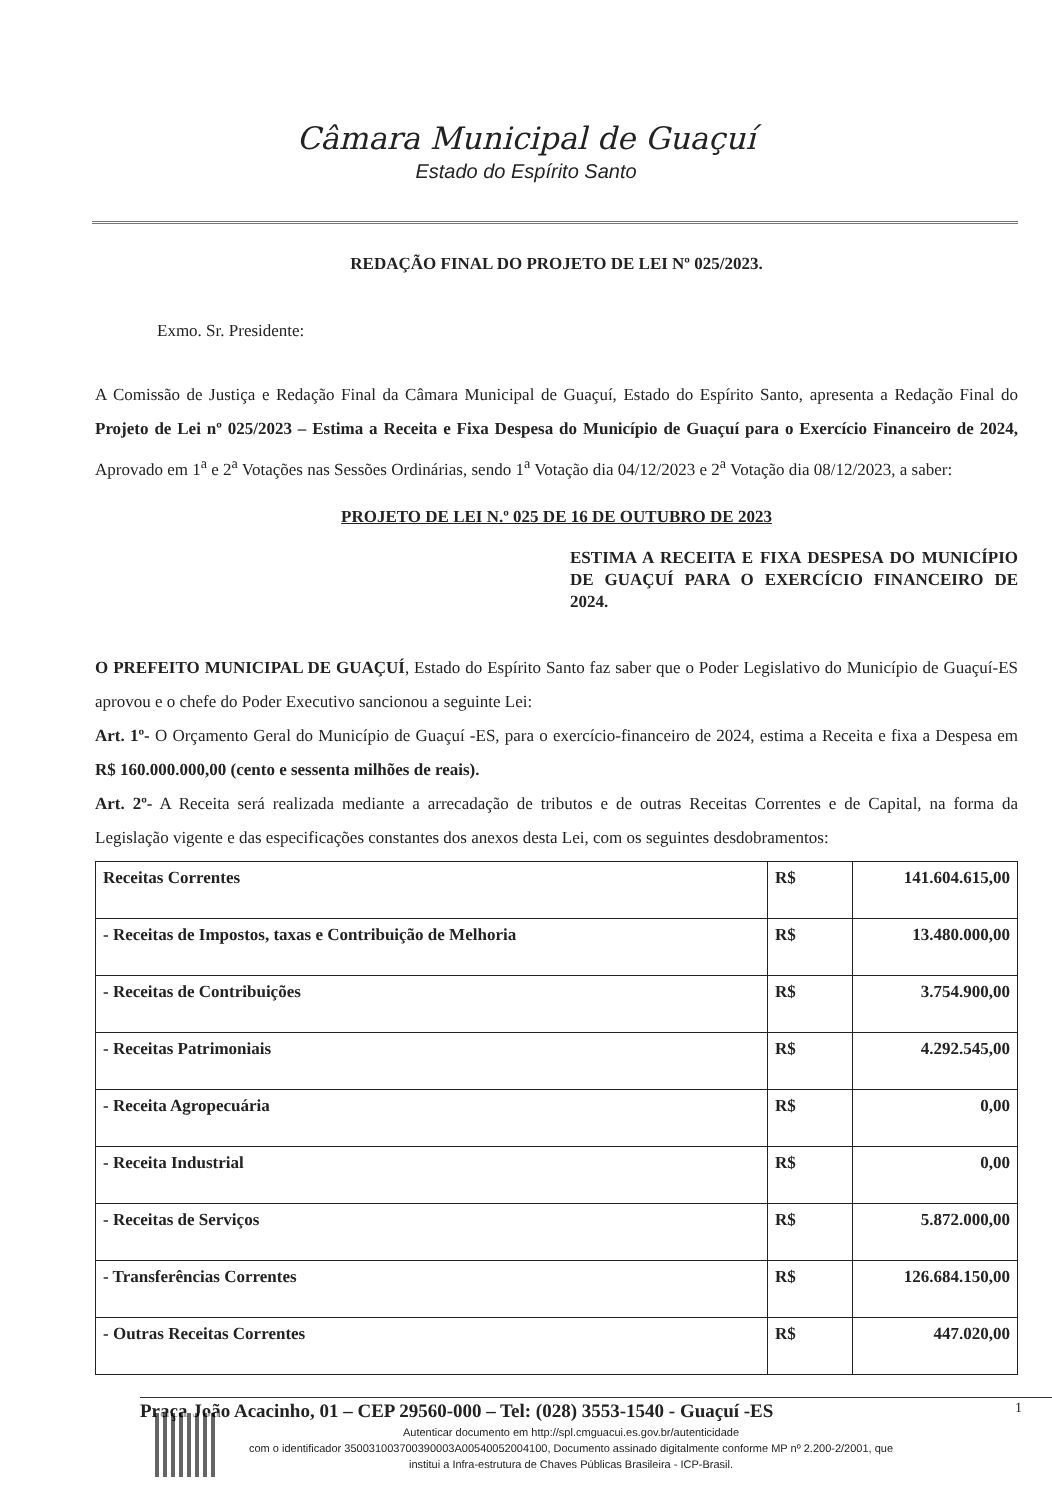Câmara Municipal de Guaçuí
Estado do Espírito Santo
REDAÇÃO FINAL DO PROJETO DE LEI Nº 025/2023.
Exmo. Sr. Presidente:
A Comissão de Justiça e Redação Final da Câmara Municipal de Guaçuí, Estado do Espírito Santo, apresenta a Redação Final do Projeto de Lei nº 025/2023 – Estima a Receita e Fixa Despesa do Município de Guaçuí para o Exercício Financeiro de 2024, Aprovado em 1<sup>a</sup> e 2<sup>a</sup> Votações nas Sessões Ordinárias, sendo 1<sup>a</sup> Votação dia 04/12/2023 e 2<sup>a</sup> Votação dia 08/12/2023, a saber:
PROJETO DE LEI N.º 025 DE 16 DE OUTUBRO DE 2023
ESTIMA A RECEITA E FIXA DESPESA DO MUNICÍPIO DE GUAÇUÍ PARA O EXERCÍCIO FINANCEIRO DE 2024.
O PREFEITO MUNICIPAL DE GUAÇUÍ, Estado do Espírito Santo faz saber que o Poder Legislativo do Município de Guaçuí-ES aprovou e o chefe do Poder Executivo sancionou a seguinte Lei:
Art. 1º- O Orçamento Geral do Município de Guaçuí -ES, para o exercício-financeiro de 2024, estima a Receita e fixa a Despesa em R$ 160.000.000,00 (cento e sessenta milhões de reais).
Art. 2º- A Receita será realizada mediante a arrecadação de tributos e de outras Receitas Correntes e de Capital, na forma da Legislação vigente e das especificações constantes dos anexos desta Lei, com os seguintes desdobramentos:
| Receitas Correntes | R$ | 141.604.615,00 |
| - Receitas de Impostos, taxas e Contribuição de Melhoria | R$ | 13.480.000,00 |
| - Receitas de Contribuições | R$ | 3.754.900,00 |
| - Receitas Patrimoniais | R$ | 4.292.545,00 |
| - Receita Agropecuária | R$ | 0,00 |
| - Receita Industrial | R$ | 0,00 |
| - Receitas de Serviços | R$ | 5.872.000,00 |
| - Transferências Correntes | R$ | 126.684.150,00 |
| - Outras Receitas Correntes | R$ | 447.020,00 |
Praça João Acacinho, 01 – CEP 29560-000 – Tel: (028) 3553-1540 - Guaçuí -ES 1
Autenticar documento em http://spl.cmguacui.es.gov.br/autenticidade
com o identificador 350031003700390003A00540052004100, Documento assinado digitalmente conforme MP nº 2.200-2/2001, que institui a Infra-estrutura de Chaves Públicas Brasileira - ICP-Brasil.